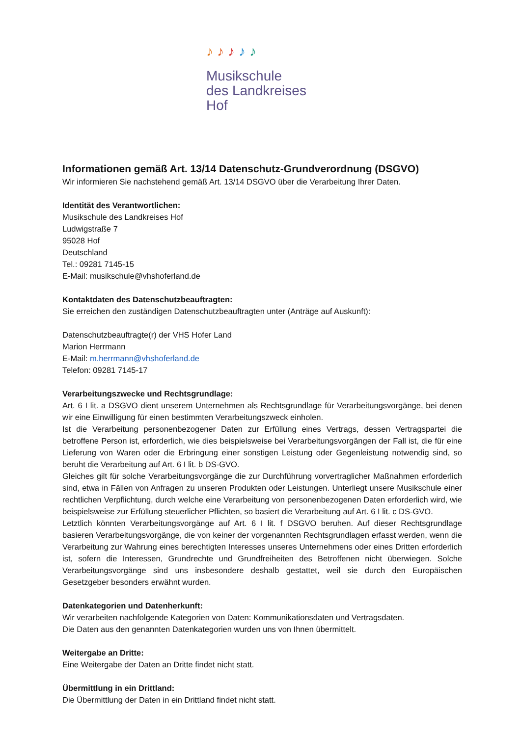♪♪♪♪♪
Musikschule
des Landkreises Hof
Informationen gemäß Art. 13/14 Datenschutz-Grundverordnung (DSGVO)
Wir informieren Sie nachstehend gemäß Art. 13/14 DSGVO über die Verarbeitung Ihrer Daten.
Identität des Verantwortlichen:
Musikschule des Landkreises Hof
Ludwigstraße 7
95028 Hof
Deutschland
Tel.: 09281 7145-15
E-Mail: musikschule@vhshoferland.de
Kontaktdaten des Datenschutzbeauftragten:
Sie erreichen den zuständigen Datenschutzbeauftragten unter (Anträge auf Auskunft):
Datenschutzbeauftragte(r) der VHS Hofer Land
Marion Herrmann
E-Mail: m.herrmann@vhshoferland.de
Telefon: 09281 7145-17
Verarbeitungszwecke und Rechtsgrundlage:
Art. 6 I lit. a DSGVO dient unserem Unternehmen als Rechtsgrundlage für Verarbeitungsvorgänge, bei denen wir eine Einwilligung für einen bestimmten Verarbeitungszweck einholen.
Ist die Verarbeitung personenbezogener Daten zur Erfüllung eines Vertrags, dessen Vertragspartei die betroffene Person ist, erforderlich, wie dies beispielsweise bei Verarbeitungsvorgängen der Fall ist, die für eine Lieferung von Waren oder die Erbringung einer sonstigen Leistung oder Gegenleistung notwendig sind, so beruht die Verarbeitung auf Art. 6 I lit. b DS-GVO.
Gleiches gilt für solche Verarbeitungsvorgänge die zur Durchführung vorvertraglicher Maßnahmen erforderlich sind, etwa in Fällen von Anfragen zu unseren Produkten oder Leistungen. Unterliegt unsere Musikschule einer rechtlichen Verpflichtung, durch welche eine Verarbeitung von personenbezogenen Daten erforderlich wird, wie beispielsweise zur Erfüllung steuerlicher Pflichten, so basiert die Verarbeitung auf Art. 6 I lit. c DS-GVO.
Letztlich könnten Verarbeitungsvorgänge auf Art. 6 I lit. f DSGVO beruhen. Auf dieser Rechtsgrundlage basieren Verarbeitungsvorgänge, die von keiner der vorgenannten Rechtsgrundlagen erfasst werden, wenn die Verarbeitung zur Wahrung eines berechtigten Interesses unseres Unternehmens oder eines Dritten erforderlich ist, sofern die Interessen, Grundrechte und Grundfreiheiten des Betroffenen nicht überwiegen. Solche Verarbeitungsvorgänge sind uns insbesondere deshalb gestattet, weil sie durch den Europäischen Gesetzgeber besonders erwähnt wurden.
Datenkategorien und Datenherkunft:
Wir verarbeiten nachfolgende Kategorien von Daten: Kommunikationsdaten und Vertragsdaten.
Die Daten aus den genannten Datenkategorien wurden uns von Ihnen übermittelt.
Weitergabe an Dritte:
Eine Weitergabe der Daten an Dritte findet nicht statt.
Übermittlung in ein Drittland:
Die Übermittlung der Daten in ein Drittland findet nicht statt.